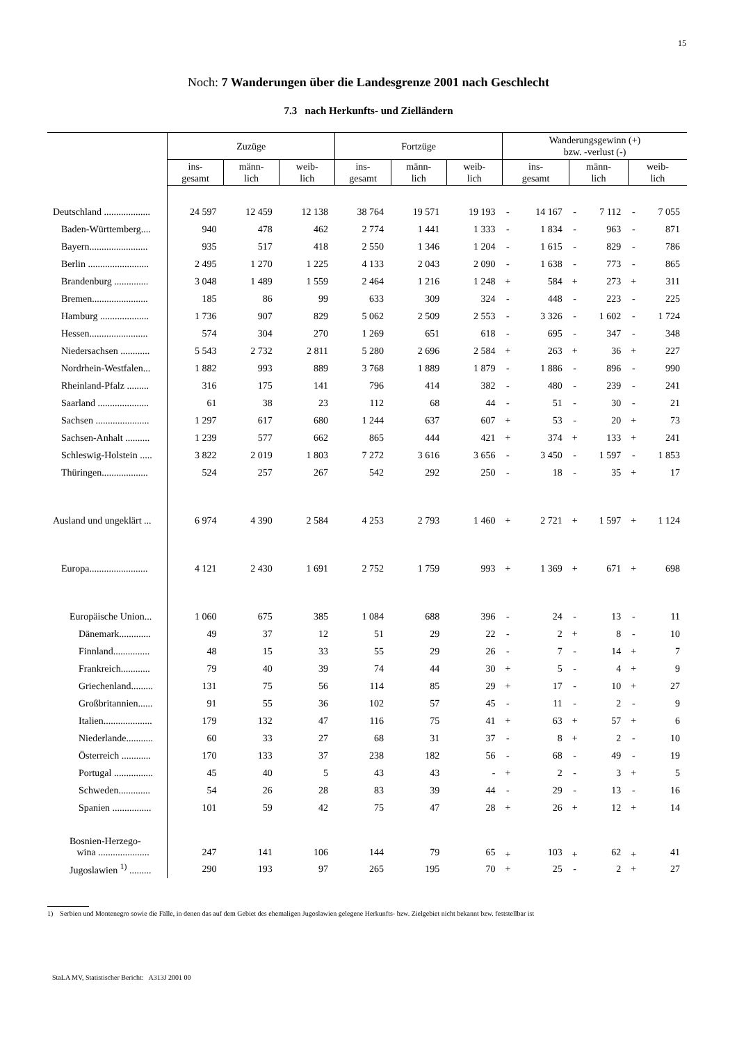15
Noch: 7 Wanderungen über die Landesgrenze 2001 nach Geschlecht
7.3 nach Herkunfts- und Zielländern
| | Zuzüge | | | Fortzüge | | | Wanderungsgewinn (+) bzw. -verlust (-) | | | | | |
| --- | --- | --- | --- | --- | --- | --- | --- | --- | --- | --- | --- | --- |
| | ins- gesamt | männ- lich | weib- lich | ins- gesamt | männ- lich | weib- lich | ins- gesamt | | männ- lich | | weib- lich | |
| Deutschland ................... | 24 597 | 12 459 | 12 138 | 38 764 | 19 571 | 19 193 | - | 14 167 | - | 7 112 | - | 7 055 |
| Baden-Württemberg.... | 940 | 478 | 462 | 2 774 | 1 441 | 1 333 | - | 1 834 | - | 963 | - | 871 |
| Bayern........................ | 935 | 517 | 418 | 2 550 | 1 346 | 1 204 | - | 1 615 | - | 829 | - | 786 |
| Berlin ......................... | 2 495 | 1 270 | 1 225 | 4 133 | 2 043 | 2 090 | - | 1 638 | - | 773 | - | 865 |
| Brandenburg .............. | 3 048 | 1 489 | 1 559 | 2 464 | 1 216 | 1 248 | + | 584 | + | 273 | + | 311 |
| Bremen....................... | 185 | 86 | 99 | 633 | 309 | 324 | - | 448 | - | 223 | - | 225 |
| Hamburg .................... | 1 736 | 907 | 829 | 5 062 | 2 509 | 2 553 | - | 3 326 | - | 1 602 | - | 1 724 |
| Hessen........................ | 574 | 304 | 270 | 1 269 | 651 | 618 | - | 695 | - | 347 | - | 348 |
| Niedersachsen ............ | 5 543 | 2 732 | 2 811 | 5 280 | 2 696 | 2 584 | + | 263 | + | 36 | + | 227 |
| Nordrhein-Westfalen... | 1 882 | 993 | 889 | 3 768 | 1 889 | 1 879 | - | 1 886 | - | 896 | - | 990 |
| Rheinland-Pfalz ......... | 316 | 175 | 141 | 796 | 414 | 382 | - | 480 | - | 239 | - | 241 |
| Saarland ..................... | 61 | 38 | 23 | 112 | 68 | 44 | - | 51 | - | 30 | - | 21 |
| Sachsen ...................... | 1 297 | 617 | 680 | 1 244 | 637 | 607 | + | 53 | - | 20 | + | 73 |
| Sachsen-Anhalt .......... | 1 239 | 577 | 662 | 865 | 444 | 421 | + | 374 | + | 133 | + | 241 |
| Schleswig-Holstein ..... | 3 822 | 2 019 | 1 803 | 7 272 | 3 616 | 3 656 | - | 3 450 | - | 1 597 | - | 1 853 |
| Thüringen................... | 524 | 257 | 267 | 542 | 292 | 250 | - | 18 | - | 35 | + | 17 |
| Ausland und ungeklärt ... | 6 974 | 4 390 | 2 584 | 4 253 | 2 793 | 1 460 | + | 2 721 | + | 1 597 | + | 1 124 |
| Europa........................ | 4 121 | 2 430 | 1 691 | 2 752 | 1 759 | 993 | + | 1 369 | + | 671 | + | 698 |
| Europäische Union... | 1 060 | 675 | 385 | 1 084 | 688 | 396 | - | 24 | - | 13 | - | 11 |
| Dänemark............. | 49 | 37 | 12 | 51 | 29 | 22 | - | 2 | + | 8 | - | 10 |
| Finnland............... | 48 | 15 | 33 | 55 | 29 | 26 | - | 7 | - | 14 | + | 7 |
| Frankreich............ | 79 | 40 | 39 | 74 | 44 | 30 | + | 5 | - | 4 | + | 9 |
| Griechenland......... | 131 | 75 | 56 | 114 | 85 | 29 | + | 17 | - | 10 | + | 27 |
| Großbritannien...... | 91 | 55 | 36 | 102 | 57 | 45 | - | 11 | - | 2 | - | 9 |
| Italien.................... | 179 | 132 | 47 | 116 | 75 | 41 | + | 63 | + | 57 | + | 6 |
| Niederlande........... | 60 | 33 | 27 | 68 | 31 | 37 | - | 8 | + | 2 | - | 10 |
| Österreich ............ | 170 | 133 | 37 | 238 | 182 | 56 | - | 68 | - | 49 | - | 19 |
| Portugal ................ | 45 | 40 | 5 | 43 | 43 | - | + | 2 | - | 3 | + | 5 |
| Schweden............. | 54 | 26 | 28 | 83 | 39 | 44 | - | 29 | - | 13 | - | 16 |
| Spanien ................ | 101 | 59 | 42 | 75 | 47 | 28 | + | 26 | + | 12 | + | 14 |
| Bosnien-Herzego- wina ..................... | 247 | 141 | 106 | 144 | 79 | 65 | + | 103 | + | 62 | + | 41 |
| Jugoslawien <sup>1)</sup> ......... | 290 | 193 | 97 | 265 | 195 | 70 | + | 25 | - | 2 | + | 27 |
1) Serbien und Montenegro sowie die Fälle, in denen das auf dem Gebiet des ehemaligen Jugoslawien gelegene Herkunfts- bzw. Zielgebiet nicht bekannt bzw. feststellbar ist
StaLA MV, Statistischer Bericht: A313J 2001 00